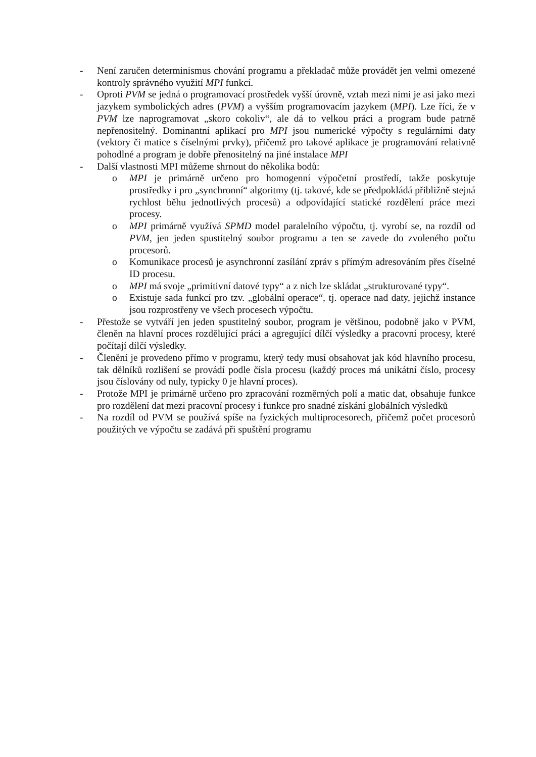- Není zaručen determinismus chování programu a překladač může provádět jen velmi omezené kontroly správného využití MPI funkcí.
- Oproti PVM se jedná o programovací prostředek vyšší úrovně, vztah mezi nimi je asi jako mezi jazykem symbolických adres (PVM) a vyšším programovacím jazykem (MPI). Lze říci, že v PVM lze naprogramovat „skoro cokoliv“, ale dá to velkou práci a program bude patrně nepřenositelný. Dominantní aplikací pro MPI jsou numerické výpočty s regulárními daty (vektory či matice s číselnými prvky), přičemž pro takové aplikace je programování relativně pohodlné a program je dobře přenositelný na jiné instalace MPI
- Další vlastnosti MPI můžeme shrnout do několika bodů:
o MPI je primárně určeno pro homogenní výpočetní prostředí, takže poskytuje prostředky i pro „synchronní“ algoritmy (tj. takové, kde se předpokládá přibližně stejná rychlost běhu jednotlivých procesů) a odpovídající statické rozdělení práce mezi procesy.
o MPI primárně využívá SPMD model paralelního výpočtu, tj. vyrobí se, na rozdíl od PVM, jen jeden spustitelný soubor programu a ten se zavede do zvoleného počtu procesorů.
o Komunikace procesů je asynchronní zasílání zpráv s přímým adresováním přes číselné ID procesu.
o MPI má svoje „primitivní datové typy“ a z nich lze skládat „strukturované typy“.
o Existuje sada funkcí pro tzv. „globální operace“, tj. operace nad daty, jejichž instance jsou rozprostřeny ve všech procesech výpočtu.
- Přestože se vytváří jen jeden spustitelný soubor, program je většinou, podobně jako v PVM, členěn na hlavní proces rozdělující práci a agregující dílčí výsledky a pracovní procesy, které počítají dílčí výsledky.
- Členění je provedeno přímo v programu, který tedy musí obsahovat jak kód hlavního procesu, tak dělníků rozlišení se provádí podle čísla procesu (každý proces má unikátní číslo, procesy jsou číslovány od nuly, typicky 0 je hlavní proces).
- Protože MPI je primárně určeno pro zpracování rozměrných polí a matic dat, obsahuje funkce pro rozdělení dat mezi pracovní procesy i funkce pro snadné získání globálních výsledků
- Na rozdíl od PVM se používá spíše na fyzických multiprocesorech, přičemž počet procesorů použitých ve výpočtu se zadává při spuštění programu